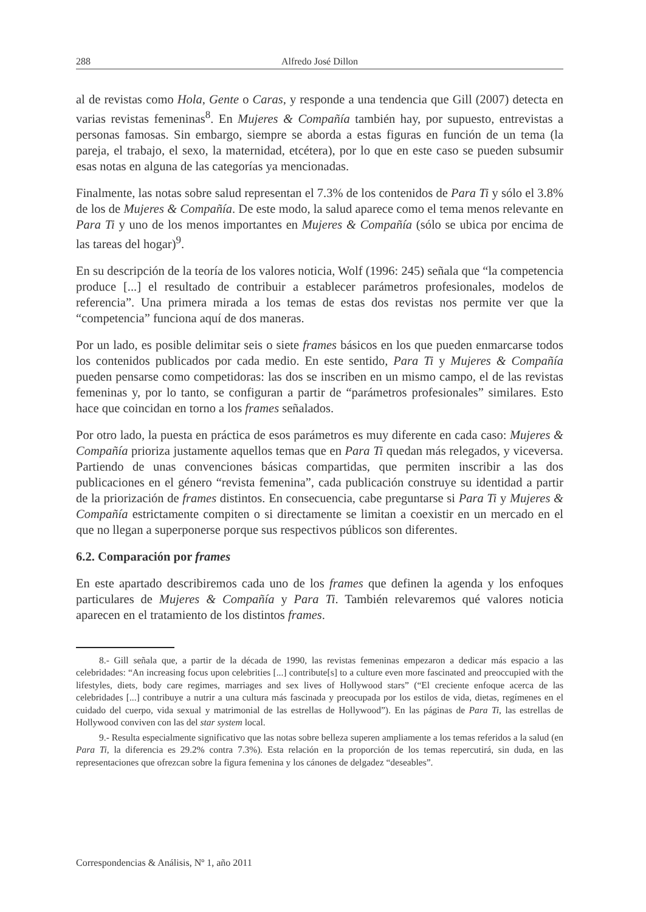288 Alfredo José Dillon
al de revistas como Hola, Gente o Caras, y responde a una tendencia que Gill (2007) detecta en varias revistas femeninas<sup>8</sup>. En Mujeres & Compañía también hay, por supuesto, entrevistas a personas famosas. Sin embargo, siempre se aborda a estas figuras en función de un tema (la pareja, el trabajo, el sexo, la maternidad, etcétera), por lo que en este caso se pueden subsumir esas notas en alguna de las categorías ya mencionadas.
Finalmente, las notas sobre salud representan el 7.3% de los contenidos de Para Ti y sólo el 3.8% de los de Mujeres & Compañía. De este modo, la salud aparece como el tema menos relevante en Para Ti y uno de los menos importantes en Mujeres & Compañía (sólo se ubica por encima de las tareas del hogar)<sup>9</sup>.
En su descripción de la teoría de los valores noticia, Wolf (1996: 245) señala que “la competencia produce [...] el resultado de contribuir a establecer parámetros profesionales, modelos de referencia”. Una primera mirada a los temas de estas dos revistas nos permite ver que la “competencia” funciona aquí de dos maneras.
Por un lado, es posible delimitar seis o siete frames básicos en los que pueden enmarcarse todos los contenidos publicados por cada medio. En este sentido, Para Ti y Mujeres & Compañía pueden pensarse como competidoras: las dos se inscriben en un mismo campo, el de las revistas femeninas y, por lo tanto, se configuran a partir de “parámetros profesionales” similares. Esto hace que coincidan en torno a los frames señalados.
Por otro lado, la puesta en práctica de esos parámetros es muy diferente en cada caso: Mujeres & Compañía prioriza justamente aquellos temas que en Para Ti quedan más relegados, y viceversa. Partiendo de unas convenciones básicas compartidas, que permiten inscribir a las dos publicaciones en el género “revista femenina”, cada publicación construye su identidad a partir de la priorización de frames distintos. En consecuencia, cabe preguntarse si Para Ti y Mujeres & Compañía estrictamente compiten o si directamente se limitan a coexistir en un mercado en el que no llegan a superponerse porque sus respectivos públicos son diferentes.
6.2. Comparación por frames
En este apartado describiremos cada uno de los frames que definen la agenda y los enfoques particulares de Mujeres & Compañía y Para Ti. También relevaremos qué valores noticia aparecen en el tratamiento de los distintos frames.
8.- Gill señala que, a partir de la década de 1990, las revistas femeninas empezaron a dedicar más espacio a las celebridades: “An increasing focus upon celebrities [...] contribute[s] to a culture even more fascinated and preoccupied with the lifestyles, diets, body care regimes, marriages and sex lives of Hollywood stars” (“El creciente enfoque acerca de las celebridades [...] contribuye a nutrir a una cultura más fascinada y preocupada por los estilos de vida, dietas, regímenes en el cuidado del cuerpo, vida sexual y matrimonial de las estrellas de Hollywood”). En las páginas de Para Ti, las estrellas de Hollywood conviven con las del star system local.
9.- Resulta especialmente significativo que las notas sobre belleza superen ampliamente a los temas referidos a la salud (en Para Ti, la diferencia es 29.2% contra 7.3%). Esta relación en la proporción de los temas repercutirá, sin duda, en las representaciones que ofrezcan sobre la figura femenina y los cánones de delgadez “deseables”.
Correspondencias & Análisis, Nº 1, año 2011